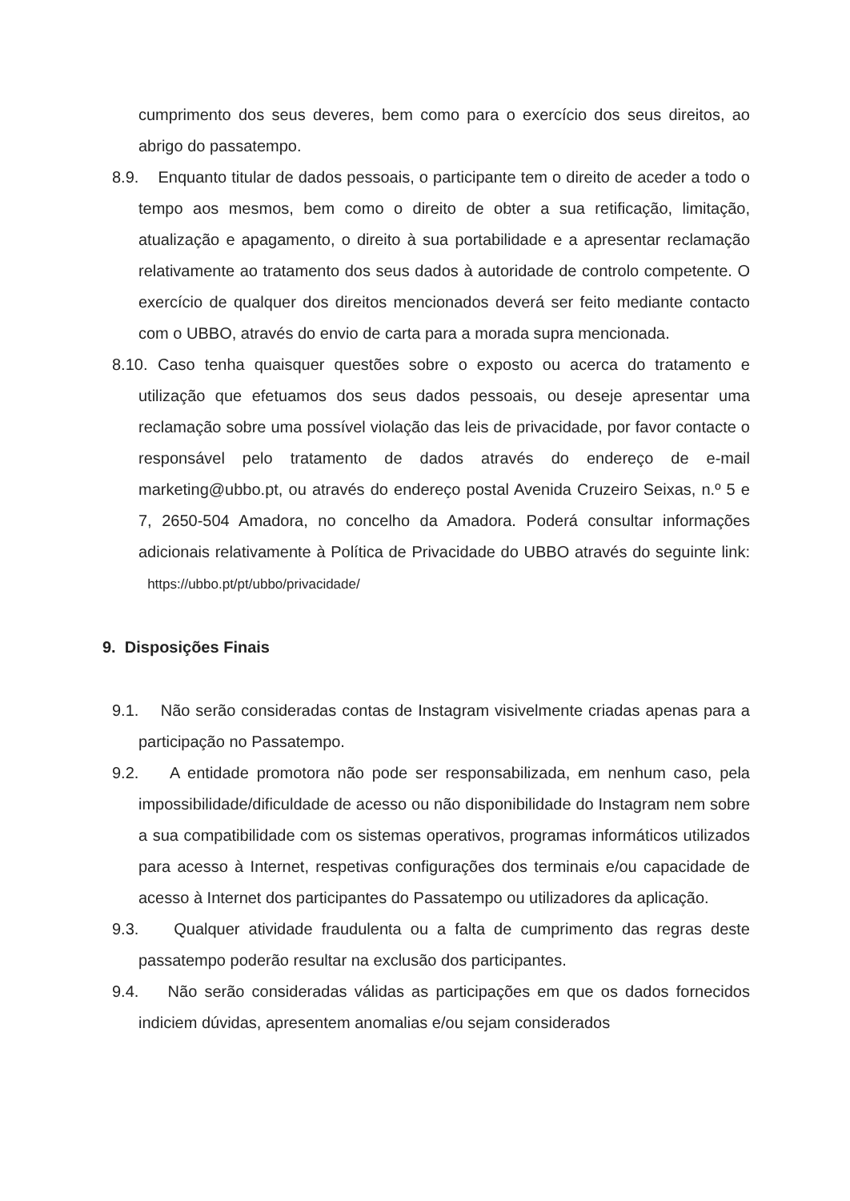cumprimento dos seus deveres, bem como para o exercício dos seus direitos, ao abrigo do passatempo.
8.9. Enquanto titular de dados pessoais, o participante tem o direito de aceder a todo o tempo aos mesmos, bem como o direito de obter a sua retificação, limitação, atualização e apagamento, o direito à sua portabilidade e a apresentar reclamação relativamente ao tratamento dos seus dados à autoridade de controlo competente. O exercício de qualquer dos direitos mencionados deverá ser feito mediante contacto com o UBBO, através do envio de carta para a morada supra mencionada.
8.10. Caso tenha quaisquer questões sobre o exposto ou acerca do tratamento e utilização que efetuamos dos seus dados pessoais, ou deseje apresentar uma reclamação sobre uma possível violação das leis de privacidade, por favor contacte o responsável pelo tratamento de dados através do endereço de e-mail marketing@ubbo.pt, ou através do endereço postal Avenida Cruzeiro Seixas, n.º 5 e 7, 2650-504 Amadora, no concelho da Amadora. Poderá consultar informações adicionais relativamente à Política de Privacidade do UBBO através do seguinte link: https://ubbo.pt/pt/ubbo/privacidade/
9. Disposições Finais
9.1. Não serão consideradas contas de Instagram visivelmente criadas apenas para a participação no Passatempo.
9.2. A entidade promotora não pode ser responsabilizada, em nenhum caso, pela impossibilidade/dificuldade de acesso ou não disponibilidade do Instagram nem sobre a sua compatibilidade com os sistemas operativos, programas informáticos utilizados para acesso à Internet, respetivas configurações dos terminais e/ou capacidade de acesso à Internet dos participantes do Passatempo ou utilizadores da aplicação.
9.3. Qualquer atividade fraudulenta ou a falta de cumprimento das regras deste passatempo poderão resultar na exclusão dos participantes.
9.4. Não serão consideradas válidas as participações em que os dados fornecidos indiciem dúvidas, apresentem anomalias e/ou sejam considerados